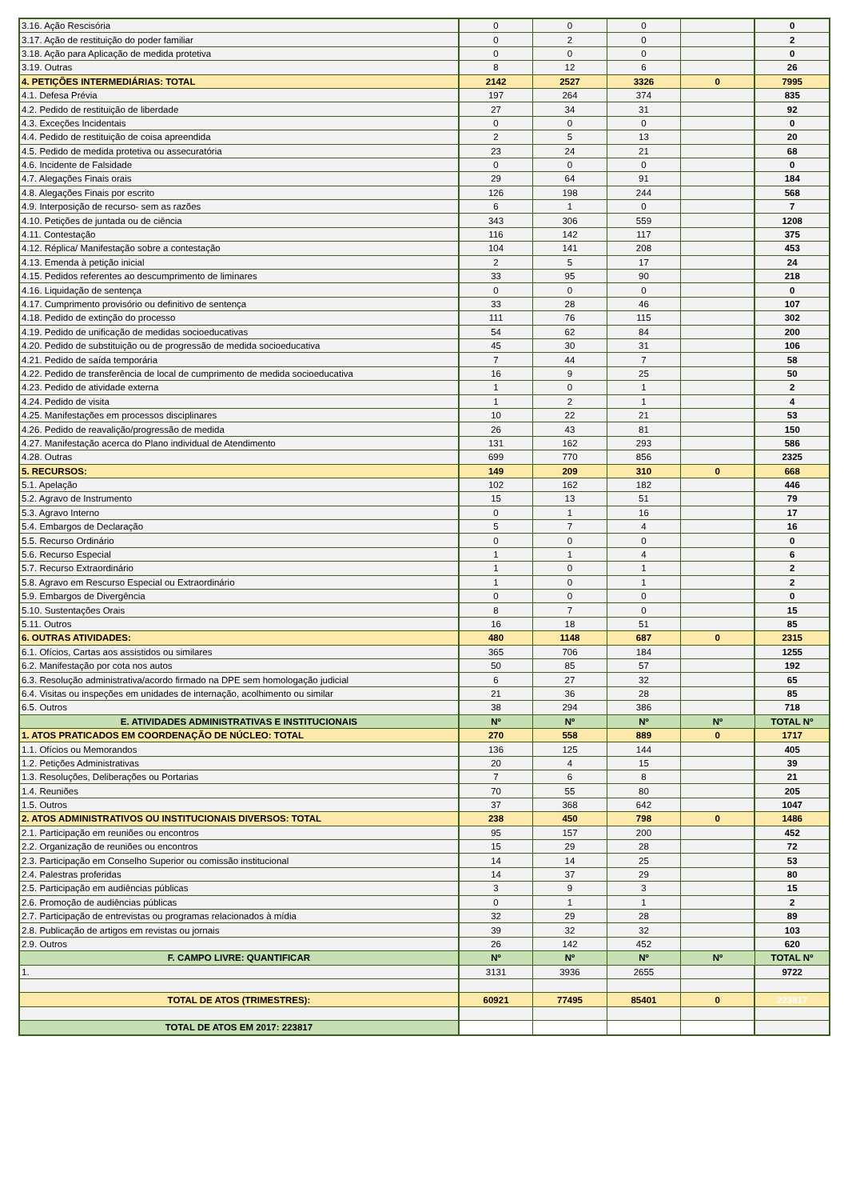| 3.16. Ação Rescisória | 0 | 0 | 0 | | 0 |
| 3.17. Ação de restituição do poder familiar | 0 | 2 | 0 | | 2 |
| 3.18. Ação para Aplicação de medida protetiva | 0 | 0 | 0 | | 0 |
| 3.19. Outras | 8 | 12 | 6 | | 26 |
| 4. PETIÇÕES INTERMEDIÁRIAS: TOTAL | 2142 | 2527 | 3326 | 0 | 7995 |
| 4.1. Defesa Prévia | 197 | 264 | 374 | | 835 |
| 4.2. Pedido de restituição de liberdade | 27 | 34 | 31 | | 92 |
| 4.3. Exceções Incidentais | 0 | 0 | 0 | | 0 |
| 4.4. Pedido de restituição de coisa apreendida | 2 | 5 | 13 | | 20 |
| 4.5. Pedido de medida protetiva ou assecuratória | 23 | 24 | 21 | | 68 |
| 4.6. Incidente de Falsidade | 0 | 0 | 0 | | 0 |
| 4.7. Alegações Finais orais | 29 | 64 | 91 | | 184 |
| 4.8. Alegações Finais por escrito | 126 | 198 | 244 | | 568 |
| 4.9. Interposição de recurso- sem as razões | 6 | 1 | 0 | | 7 |
| 4.10. Petições de juntada ou de ciência | 343 | 306 | 559 | | 1208 |
| 4.11. Contestação | 116 | 142 | 117 | | 375 |
| 4.12. Réplica/ Manifestação sobre a contestação | 104 | 141 | 208 | | 453 |
| 4.13. Emenda à petição inicial | 2 | 5 | 17 | | 24 |
| 4.15. Pedidos referentes ao descumprimento de liminares | 33 | 95 | 90 | | 218 |
| 4.16. Liquidação de sentença | 0 | 0 | 0 | | 0 |
| 4.17. Cumprimento provisório ou definitivo de sentença | 33 | 28 | 46 | | 107 |
| 4.18. Pedido de extinção do processo | 111 | 76 | 115 | | 302 |
| 4.19. Pedido de unificação de medidas socioeducativas | 54 | 62 | 84 | | 200 |
| 4.20. Pedido de substituição ou de progressão de medida socioeducativa | 45 | 30 | 31 | | 106 |
| 4.21. Pedido de saída temporária | 7 | 44 | 7 | | 58 |
| 4.22. Pedido de transferência de local de cumprimento de medida socioeducativa | 16 | 9 | 25 | | 50 |
| 4.23. Pedido de atividade externa | 1 | 0 | 1 | | 2 |
| 4.24. Pedido de visita | 1 | 2 | 1 | | 4 |
| 4.25. Manifestações em processos disciplinares | 10 | 22 | 21 | | 53 |
| 4.26. Pedido de reavalição/progressão de medida | 26 | 43 | 81 | | 150 |
| 4.27. Manifestação acerca do Plano individual de Atendimento | 131 | 162 | 293 | | 586 |
| 4.28. Outras | 699 | 770 | 856 | | 2325 |
| 5. RECURSOS: | 149 | 209 | 310 | 0 | 668 |
| 5.1. Apelação | 102 | 162 | 182 | | 446 |
| 5.2. Agravo de Instrumento | 15 | 13 | 51 | | 79 |
| 5.3. Agravo Interno | 0 | 1 | 16 | | 17 |
| 5.4. Embargos de Declaração | 5 | 7 | 4 | | 16 |
| 5.5. Recurso Ordinário | 0 | 0 | 0 | | 0 |
| 5.6. Recurso Especial | 1 | 1 | 4 | | 6 |
| 5.7. Recurso Extraordinário | 1 | 0 | 1 | | 2 |
| 5.8. Agravo em Rescurso Especial ou Extraordinário | 1 | 0 | 1 | | 2 |
| 5.9. Embargos de Divergência | 0 | 0 | 0 | | 0 |
| 5.10. Sustentações Orais | 8 | 7 | 0 | | 15 |
| 5.11. Outros | 16 | 18 | 51 | | 85 |
| 6. OUTRAS ATIVIDADES: | 480 | 1148 | 687 | 0 | 2315 |
| 6.1. Ofícios, Cartas aos assistidos ou similares | 365 | 706 | 184 | | 1255 |
| 6.2. Manifestação por cota nos autos | 50 | 85 | 57 | | 192 |
| 6.3. Resolução administrativa/acordo firmado na DPE sem homologação judicial | 6 | 27 | 32 | | 65 |
| 6.4. Visitas ou inspeções em unidades de internação, acolhimento ou similar | 21 | 36 | 28 | | 85 |
| 6.5. Outros | 38 | 294 | 386 | | 718 |
| E. ATIVIDADES ADMINISTRATIVAS E INSTITUCIONAIS | Nº | Nº | Nº | Nº | TOTAL Nº |
| 1. ATOS PRATICADOS EM COORDENAÇÃO DE NÚCLEO: TOTAL | 270 | 558 | 889 | 0 | 1717 |
| 1.1. Ofícios ou Memorandos | 136 | 125 | 144 | | 405 |
| 1.2. Petições Administrativas | 20 | 4 | 15 | | 39 |
| 1.3. Resoluções, Deliberações ou Portarias | 7 | 6 | 8 | | 21 |
| 1.4. Reuniões | 70 | 55 | 80 | | 205 |
| 1.5. Outros | 37 | 368 | 642 | | 1047 |
| 2. ATOS ADMINISTRATIVOS OU INSTITUCIONAIS DIVERSOS: TOTAL | 238 | 450 | 798 | 0 | 1486 |
| 2.1. Participação em reuniões ou encontros | 95 | 157 | 200 | | 452 |
| 2.2. Organização de reuniões ou encontros | 15 | 29 | 28 | | 72 |
| 2.3. Participação em Conselho Superior ou comissão institucional | 14 | 14 | 25 | | 53 |
| 2.4. Palestras proferidas | 14 | 37 | 29 | | 80 |
| 2.5. Participação em audiências públicas | 3 | 9 | 3 | | 15 |
| 2.6. Promoção de audiências públicas | 0 | 1 | 1 | | 2 |
| 2.7. Participação de entrevistas ou programas relacionados à mídia | 32 | 29 | 28 | | 89 |
| 2.8. Publicação de artigos em revistas ou jornais | 39 | 32 | 32 | | 103 |
| 2.9. Outros | 26 | 142 | 452 | | 620 |
| F. CAMPO LIVRE: QUANTIFICAR | Nº | Nº | Nº | Nº | TOTAL Nº |
| 1. | 3131 | 3936 | 2655 | | 9722 |
| TOTAL DE ATOS (TRIMESTRES): | 60921 | 77495 | 85401 | 0 | 223817 |
| TOTAL DE ATOS EM 2017: 223817 | | | | | |